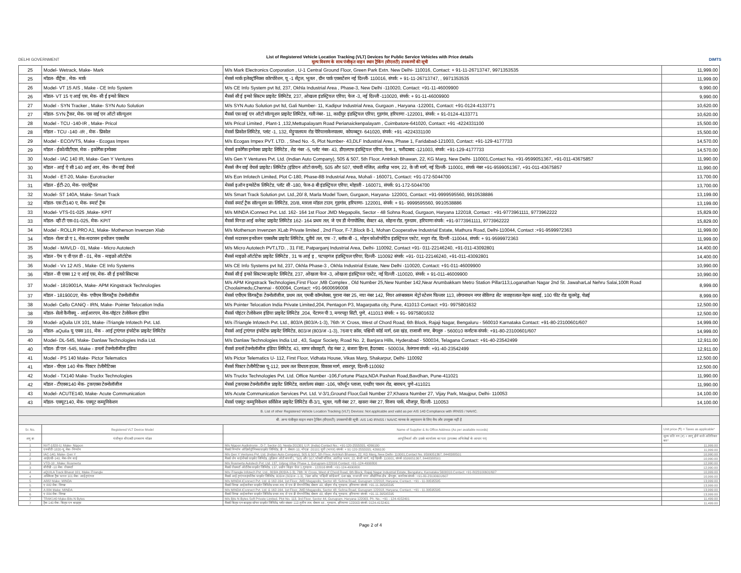DELHI GOVERNMENT
List of Registered Vehicle Location Tracking (VLT) Devices for Public Service Vehicles with Price details
मूल्य विवरण के साथ पंजीकृत वाहन स्थान ट्रैकिंग (वीएलटी) उपकरणों की सूची
DIMTS
| 25 | Model- Wetrack, Make- Mark | M/s Mark Electronics Corporation , U-1 Central Ground Floor, Green Park Extn. New Delhi- 110016, Contact: + 91-11-26713747, 9971353535 | 11,999.00 |
| 25 | मॉडल- वीट्रैक , मेक- मार्क | मेसर्स मार्क इलेक्ट्रॉनिक्स कॉरपोरेशन, यू -1 सेंट्रल, भूतल , ग्रीन पार्क एक्सटेंशन नई दिल्ली- 110016, संपर्क: + 91-11-26713747, , 9971353535 | 11,999.00 |
| 26 | Model- VT 15 AIS , Make - CE Info System | M/s CE Info System pvt ltd, 237, Okhla Industrial Area , Phase-3, New Delhi -110020, Contact: +91-11-46009900 | 9,990.00 |
| 26 | मॉडल- VT 15 ए आई एस, मेक- सी ई इन्फो सिस्टम | मैसर्स सी ई इन्फो सिस्टम प्राइवेट लिमिटेड, 237, ओखला इंडस्ट्रियल एरिया, फेज -3, नई दिल्ली -110020, संपर्क: + 91-11-46009900 | 9,990.00 |
| 27 | Model - SYN Tracker , Make- SYN Auto Solution | M/s SYN Auto Solution pvt ltd, Gali Number- 11, Kadipur Industrial Area, Gurgaon , Haryana -122001, Contact: +91-0124-4133771 | 10,620.00 |
| 27 | मॉडल- SYN ट्रैकर, मेक- एस वाई एन ऑटो सॉल्यूशन | मैसर्स एस वाई एन ऑटो सॉल्यूशन प्राइवेट लिमिटेड, गली नंबर- 11, कादीपुर इंडस्ट्रियल एरिया, गुड़गांव, हरियाणा -122001, संपर्क: + 91-0124-4133771 | 10,620.00 |
| 28 | Model - TCU -140-IR , Make- Pricol | M/s Pricol Limited , Plant-1 ,132,Mettupalayam Road Perianaickenpalayam , Coimbatore-641020, Contact: +91 -4224331100 | 15,500.00 |
| 28 | मॉडल - TCU -140 -IR , मेक - प्रिकोल | मेसर्स प्रिकोल लिमिटेड, प्लांट -1, 132, मेट्टुपालयम रोड पेरियानाकेनपालम, कोयम्बटूर- 641020, संपर्क: +91 -4224331100 | 15,500.00 |
| 29 | Model - ECO/VTS, Make - Ecogas Impex | M/s Ecogas Impex PVT. LTD. , Shed No. -5, Plot Number- 43,DLF Industrial Area, Phase 1, Faridabad-121003, Contact: +91-129-4177733 | 14,570.00 |
| 29 | मॉडल - ईको/वीटीएस, मेक - इकोगैस इम्पेक्स | मेसर्स इकोगैस इम्पेक्स प्राइवेट लिमिटेड , शेड नंबर -5, प्लॉट नंबर- 43, डीएलएफ इंडस्ट्रियल एरिया, फेज 1, फरीदाबाद -121003, संपर्क: +91-129-4177733 | 14,570.00 |
| 30 | Model - IAC 140 IR, Make- Gen Y Ventures | M/s Gen Y Ventures Pvt. Ltd. (Indian Auto Company), 505 & 507, 5th Floor, Antriksh Bhawan, 22, KG Marg, New Delhi- 110001,Contact No. +91-9599051367, +91-011-43675857 | 11,990.00 |
| 30 | मॉडल - आई ऐ सी 140 आई आर, मेक- जैन वाई वेंचर्स | मैसर्स जैन वाई वेंचर्स प्राइवेट। लिमिटेड (इंडियन ऑटो कंपनी), 505 और 507, पांचवी मंजिल, अंतरिक्ष भवन, 22, के जी मार्ग, नई दिल्ली- 110001, संपर्क नंबर +91-9599051367, +91-011-43675857 | 11,990.00 |
| 31 | Model - ET-20, Make- Eurotracker | M/s Eon Infotech Limited, Plot C-180, Phase-8B Industrial Area, Mohali - 160071, Contact: +91-172-5044700 | 13,700.00 |
| 31 | मॉडल - ईटी-20, मेक- एयरोट्रैकर | मेसर्स इऑन इन्फोटेक लिमिटेड, प्लॉट सी -180, फेज-8 बी इंडस्ट्रियल एरिया, मोहाली - 160071, संपर्क: 91-172-5044700 | 13,700.00 |
| 32 | Model- ST 140A, Make- Smart Track | M/s Smart Track Solution pvt. Ltd.,20/ 8, Marla Model Town, Gurgaon, Haryana- 122001, Contact: +91-9999595560, 9910538886 | 13,199.00 |
| 32 | मॉडल- एस टी140 ए, मेक- स्मार्ट ट्रैक | मेसर्स स्मार्ट ट्रैक सॉल्यूशन प्रा। लिमिटेड, 20/8, मारला मॉडल टाउन, गुड़गांव, हरियाणा- 122001, संपर्क: + 91- 9999595560, 9910538886 | 13,199.00 |
| 33 | Model- VTS-01-025 ,Make- KPIT | M/s MINDA iConnect Pvt. Ltd. 162- 164 1st Floor JMD Megapolis, Sector - 48 Sohna Road, Gurgaon, Haryana 122018, Contact : +91-9773961111, 9773962222 | 15,829.00 |
| 33 | मॉडल- व्ही टी एस-01-025, मेक- KPIT | मैसर्स मिण्डा आई कनेक्ट प्राइवेट लिमिटेड 162- 164 प्रथम तल, जे एम डी मेगापोलिस, सेक्टर 48, सोहना रोड, गुरुग्राम, हरियाणा संपर्क: +91-9773961111, 9773962222 | 15,829.00 |
| 34 | Model - ROLLR PRO A1, Make- Motherson Invenzen Xlab | M/s Motherson Invenzen XLab Private limited , 2nd Floor, F-7,Block B-1, Mohan Cooperative Industrial Estate, Mathura Road, Delhi-110044, Contact :+91-9599972363 | 11,999.00 |
| 34 | मॉडल- रोलर प्रो ए 1, मेक-मदरसन इनवेंजन एक्सलैब | मेसर्स मदरसन इनवेंजन एक्सलैब प्राइवेट लिमिटेड, दूतीये तल, एफ -7, ब्लॉक बी -1, मोहन कोऑपरेटिव इंडस्ट्रियल एस्टेट, मथुरा रोड, दिल्ली -110044, संपर्क: + 91-9599972363 | 11,999.00 |
| 35 | Model - MAVLD - 01, Make - Micro Autotech | M/s Micro Autotech PVT.LTD. , 31 FIE, Patparganj Industrial Area, Delhi- 110092, Contact +91- 011-22146240, +91-011-43092801 | 14,400.00 |
| 35 | मॉडल - ऍम ए वी एल डी - 01, मेक - माइक्रो ऑटोटेक | मैसर्स माइक्रो ऑटोटेक प्राइवेट लिमिटेड , 31 फ आई इ , पटपड़गंज इंडस्ट्रियल एरिया, दिल्ली- 110092 संपर्क: +91- 011-22146240, +91-011-43092801 | 14,400.00 |
| 36 | Model - Vx 12 AIS , Make- CE Info Systems | M/s CE Info Systems pvt ltd, 237, Okhla Phase-3 , Okhla Industrial Estate, New Delhi -110020, Contact: +91-011-46009900 | 10,990.00 |
| 36 | मॉडल - वी एक्स 12 ए आई एस, मेक- सी ई इन्फ़ो सिस्टम्स | मैसर्स सी ई इन्फ़ो सिस्टम्स प्राइवेट लिमिटेड, 237, ओखला फेज -3, ओखला इंडस्ट्रियल एस्टेट, नई दिल्ली -110020, संपर्क: + 91-011-46009900 | 10,990.00 |
| 37 | Model - 1819001A, Make- APM Kingstrack Technologies | M/s APM Kingstrack Technologies,First Floor ,MB Complex , Old Number 25,New Number 142,Near Arumbakkam Metro Station Pillar113,Loganathan Nagar 2nd St. JawaharLal Nehru Salai,100ft Road Choolaimedu,Chennai - 600094, Contact: +91-9600696008 | 8,999.00 |
| 37 | मॉडल - 1819001ए, मेक- एपीएम किंगस्ट्रैक टेक्नोलॉजीज | मेसर्स एपीएम किंगस्ट्रैक टेक्नोलॉजीज, प्रथम तल, एमबी कॉम्प्लेक्स, पुराना नंबर 25, नया नंबर 142, नियर अरुंबक्कम मेट्रो स्टेशन पिल्लार 113, लोगानाथन नगर सेकिण्ड सेंट जवाहरलाल नेहरू सलाई, 100 फीट रोड चूलमेडु, चेन्नई | 8,999.00 |
| 38 | Model- Cello CANiQ - IRN, Make- Pointer Telocation India | M/s Pointer Telocation India Private Limited,204, Pentagon P3, Magarpatta city, Pune, 411013 Contact: +91- 9975801632 | 12,500.00 |
| 38 | मॉडल- सेलो कैनीक्यू - आईआरएन, मेक-पॉइंटर टेलोकेशन इंडिया | मैसर्स पॉइंटर टेलोकेशन इंडिया प्राइवेट लिमिटेड ,204, पेंटागन पी 3, मगरपट्टा सिटी, पुणे, 411013 संपर्क: + 91- 9975801632 | 12,500.00 |
| 39 | Model- aQuila UX 101, Make- iTriangle Infotech Pvt. Ltd. | M/s iTriangle Infotech Pvt. Ltd., 803/A (803/A-1-3), 76th 'A' Cross, West of Chord Road, 6th Block, Rajaji Nagar, Bengaluru - 560010 Karnataka Contact: +91-80-23100601/607 | 14,999.00 |
| 39 | मॉडल- aQuila यु एक्स 101, मेक - आई ट्राएंगल इंफोटेक प्राइवेट लिमिटेड | मैसर्स आई ट्राएंगल इंफोटेक प्राइवेट लिमिटेड, 803/अ (803/अ -1-3), 76वा ए क्रॉस, पश्चिमी कॉर्ड मार्ग, 6वा खंड, राजाजी नगर, बेंगलुरु - 560010 कर्नाटक संपर्क: +91-80-23100601/607 | 14,999.00 |
| 40 | Model- DL-545, Make- Danlaw Technologies India Ltd. | M/s Danlaw Technologies India Ltd , 43, Sagar Society, Road No. 2, Banjara Hills, Hyderabad - 500034, Telagana Contact: +91-40-23542499 | 12,911.00 |
| 40 | मॉडल- डी एल -545, Make - डनलॉ टेक्नोलॉजीज इंडिया | मैसर्स डनलॉ टेक्नोलॉजीज इंडिया लिमिटेड, 43, सागर सोसाइटी, रोड नंबर 2, बंजारा हिल्स, हैदराबाद - 500034, तेलंगाना संपर्क: +91-40-23542499 | 12,911.00 |
| 41 | Model - PS 140 Make- Pictor Telematics | M/s Pictor Telematics U- 112, First Floor, Vidhata House, Vikas Marg, Shakarpur, Delhi- 110092 | 12,500.00 |
| 41 | मॉडल - पीएस 140 मेक- पिक्टर टेलीमैटिक्स | मैसर्स पिक्टर टेलीमैटिक्स यू-112, प्रथम तल विधाता हाउस, विकास मार्ग, शकरपुर, दिल्ली-110092 | 12,500.00 |
| 42 | Model - TX140 Make- Truckx Technologies | M/s Truckx Technologies Pvt. Ltd. Office Number -106,Fortune Plaza,NDA Pashan Road,Bavdhan, Pune-411021 | 11,990.00 |
| 42 | मॉडल - टीएक्स140 मेक- ट्रकएक्स टेक्नोलॉजीज | मेसर्स ट्रकएक्स टेक्नोलॉजीज प्राइवेट लिमिटेड, कार्यालय संख्या -106, फॉर्च्यून प्लाजा, एनडीए पाशन रोड, बावधन, पुणे-411021 | 11,990.00 |
| 43 | Model- ACUTE140, Make- Acute Communication | M/s Acute Communication Services Pvt. Ltd. V-3/1,Ground Floor,Gali Number 27,Khasra Number 27, Vijay Park, Maujpur, Delhi- 110053 | 14,100.00 |
| 43 | मॉडल- एक्यूट140, मेक- एक्यूट कम्युनिकेशन | मेसर्स एक्यूट कम्युनिकेशन सर्विसेज प्राइवेट लिमिटेड वी-3/1, भूतल, गली नंबर 27, खसरा नंबर 27, विजय पार्क, मौजपुर, दिल्ली- 110053 | 14,100.00 |
| B. List of other Registered Vehicle Location Tracking (VLT) Devices: Not applicable and valid as per AIS 140 Compliance with IRNSS / NAVIC. | | | |
| बी. अन्य पंजीकृत वाहन स्थान ट्रैकिंग (वीएलटी) उपकरणों की सूची: AIS 140 IRNSS / NAVIC मानक के अनुपालन के लिए वैध और उपयुक्त नहीं है | | | |
| Sr. No. | Registered VLT Device Model | Name of Supplier & its Office Address (As per available records) | Unit price (₹) + Taxes as applicable* |
| अनु क्र | पंजीकृत वीएलटी उपकरण मॉडल | आपूर्तिकर्ता और उसके कार्यालय का पता (उपलब्ध अभिलेखों के आधार पर) | मूल्य प्रति नग (₹) + लागू होने वाले अतिरिक्त कर* |
| 1 | NVT-1820-U, Make- Nippon | M/s Nippon Audiotronix , D-7, Sector-10, Noida-201301 U.P. (India) Contact No.: +91-120-2555555, 4266100 | 11,999.00 |
| 1 | एनवीटी-1820-यू, मेक- निप्पॉन | मैसर्स निप्पॉन ऑडियोट्रॉनिक्स प्राइवेट लिमिटेड, डी -7, सेक्टर-10, नोएडा -20101 यूपी (भारत) संपर्क: + 91-120-2555555, 4266100 | 11,999.00 |
| 2 | IAC-140, Make- Gen Y | M/s Gen Y Ventures Pvt. Ltd. (Indian Auto Company), 505 & 507, 5th Floor, Antriksh Bhawan, 22, KG Marg, New Delhi- 110001,Contact No. 9599051367, 8448388501 | 10,990.00 |
| 2 | आईएसी-140, मेक-जेन वाई | मैसर्स जेन वाई वेंचर्स प्राइवेट लिमिटेड, (इंडियन ऑटो कंपनी), "505 और 507,पाँचवी मंजिल, अंतरिक्ष भवन, 22, केजी मार्ग, नई दिल्ली- 110001, संपर्क 9599051367, 8448388501 | 10,990.00 |
| 3 | VTD-10 , Make: Rosmerta | M/s Rosmerta Autotech Pvt. Ltd. 137, Udyog Vihar Phase 1, Gurugram-122016 Contact: +91–124-4990800 | 12,990.00 |
| 3 | वीटीडी -10 मेक: रोसमर्टा | मैसर्स रोसमर्टा ऑटोटेक प्राइवेट लिमिटेड, 137, उद्योग विहार फेज 1,गुरुग्राम - 122016 संपर्क: +91-124-4990800 | 12,990.00 |
| 4 | aQUILA Track Bharat 101, Make iTriangle | M/s iTriangle Infotech Pvt. Ltd., 803/A (803/A-1-3), 76th 'A' Cross, West of Chord Road, 6th Block, Rajaji Nagar Industrial Estate, Bengaluru, Karnataka 5600010.Contact: +91-8023100601/607 | 10,999.00 |
| 4 | अक्विला ट्रैक भारत 101 मेक: आई ट्राएंगल | मैसर्स आई ट्राएंगल इंफोटेक प्राइवेट लिमिटेड, 803/अ (803/अ -1-3), 76वा क्रॉस, पश्चिमी कॉर्ड मार्ग, 6वा खंड, राजाजी नगर औद्योगिक क्षेत्र, बेंगलुरु, कर्नाटक संपर्क: +91-80-23100601/607 | 10,999.00 |
| 5 | A882 Make: MINDA | M/s MINDA iConnect Pvt. Ltd. & 162-164, 1st Floor, JMD Megapolis, Sector 48, Sohna Road, Gurugram 122018, Haryana, Contact.: +91 - 11-39595595 | 13,999.00 |
| 5 | ए 882 मेक: मिण्डा | मैसर्स मिण्डा आई कनेक्ट प्राइवेट लिमिटेड प्रथम तल, जे एम डी मेगापोलिस, सेक्टर 48, सोहना रोड, गुरुग्राम, हरियाणा संपर्क: +91-11-39595595 | 13,999.00 |
| 6 | A 884 Make: MINDA | M/s MINDA iConnect Pvt. Ltd. & 162-164, 1st Floor, JMD Megapolis, Sector 48, Sohna Road, Gurugram 122018, Haryana, Contact.: +91 - 11-39595595 | 13,999.00 |
| 6 | ए 884 मेक: मिण्डा | मैसर्स मिण्डा आई कनेक्ट प्राइवेट लिमिटेड प्रथम तल, जे एम डी मेगापोलिस, सेक्टर 48, सोहना रोड, गुरुग्राम, हरियाणा संपर्क: +91-11-39595595 | 13,999.00 |
| 7 | TRAK140 Make-Bits N Bytes | M/s Bits N Bytes Soft Private Limited, Plot No. 113, 3rd Floor, Sector 44, Gurugram, Haryana 122003, Ph. No.: +91 - 124-4152401 | 11,499.00 |
| 7 | ट्रैक 140 मेक: बिट्स एन बाइट्स | मैसर्स बिट्स एन बाइट्स सॉफ्ट प्राइवेट लिमिटेड, प्लॉट संख्या 113 तृतीय तल, सेक्टर 44 , गुरुग्राम, हरियाणा 122003 संपर्क: 0124-4152401 | 11,499.00 |
Page 2 of 4